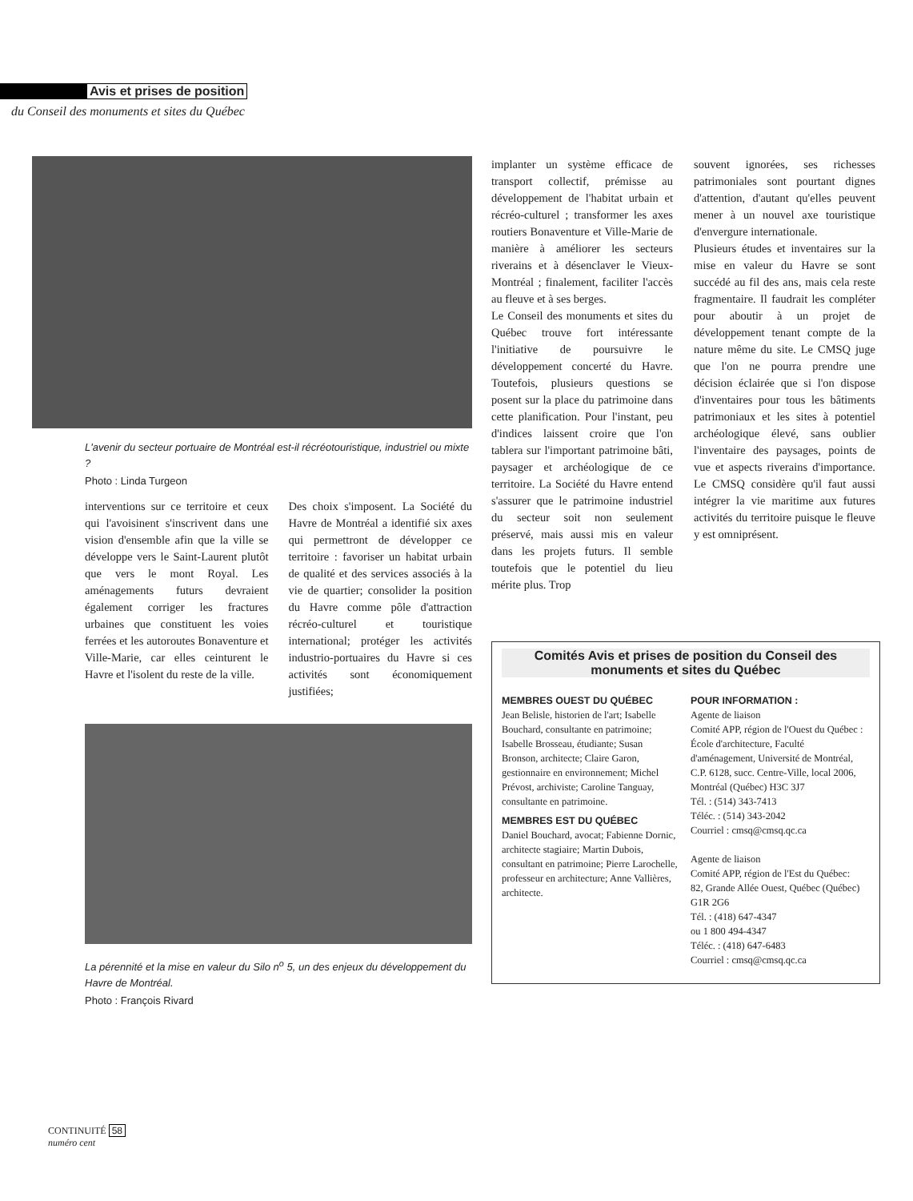Avis et prises de position
du Conseil des monuments et sites du Québec
L'avenir du secteur portuaire de Montréal est-il récréotouristique, industriel ou mixte ?
Photo : Linda Turgeon
interventions sur ce territoire et ceux qui l'avoisinent s'inscrivent dans une vision d'ensemble afin que la ville se développe vers le Saint-Laurent plutôt que vers le mont Royal. Les aménagements futurs devraient également corriger les fractures urbaines que constituent les voies ferrées et les autoroutes Bonaventure et Ville-Marie, car elles ceinturent le Havre et l'isolent du reste de la ville.
Des choix s'imposent. La Société du Havre de Montréal a identifié six axes qui permettront de développer ce territoire : favoriser un habitat urbain de qualité et des services associés à la vie de quartier; consolider la position du Havre comme pôle d'attraction récréo-culturel et touristique international; protéger les activités industrio-portuaires du Havre si ces activités sont économiquement justifiées;
La pérennité et la mise en valeur du Silo n<sup>o</sup> 5, un des enjeux du développement du Havre de Montréal.
Photo : François Rivard
implanter un système efficace de transport collectif, prémisse au développement de l'habitat urbain et récréo-culturel ; transformer les axes routiers Bonaventure et Ville-Marie de manière à améliorer les secteurs riverains et à désenclaver le Vieux-Montréal ; finalement, faciliter l'accès au fleuve et à ses berges.
Le Conseil des monuments et sites du Québec trouve fort intéressante l'initiative de poursuivre le développement concerté du Havre. Toutefois, plusieurs questions se posent sur la place du patrimoine dans cette planification. Pour l'instant, peu d'indices laissent croire que l'on tablera sur l'important patrimoine bâti, paysager et archéologique de ce territoire. La Société du Havre entend s'assurer que le patrimoine industriel du secteur soit non seulement préservé, mais aussi mis en valeur dans les projets futurs. Il semble toutefois que le potentiel du lieu mérite plus. Trop
souvent ignorées, ses richesses patrimoniales sont pourtant dignes d'attention, d'autant qu'elles peuvent mener à un nouvel axe touristique d'envergure internationale.
Plusieurs études et inventaires sur la mise en valeur du Havre se sont succédé au fil des ans, mais cela reste fragmentaire. Il faudrait les compléter pour aboutir à un projet de développement tenant compte de la nature même du site. Le CMSQ juge que l'on ne pourra prendre une décision éclairée que si l'on dispose d'inventaires pour tous les bâtiments patrimoniaux et les sites à potentiel archéologique élevé, sans oublier l'inventaire des paysages, points de vue et aspects riverains d'importance. Le CMSQ considère qu'il faut aussi intégrer la vie maritime aux futures activités du territoire puisque le fleuve y est omniprésent.
Comités Avis et prises de position du Conseil des monuments et sites du Québec
MEMBRES OUEST DU QUÉBEC
Jean Belisle, historien de l'art; Isabelle Bouchard, consultante en patrimoine; Isabelle Brosseau, étudiante; Susan Bronson, architecte; Claire Garon, gestionnaire en environnement; Michel Prévost, archiviste; Caroline Tanguay, consultante en patrimoine.
MEMBRES EST DU QUÉBEC
Daniel Bouchard, avocat; Fabienne Dornic, architecte stagiaire; Martin Dubois, consultant en patrimoine; Pierre Larochelle, professeur en architecture; Anne Vallières, architecte.
POUR INFORMATION :
Agente de liaison
Comité APP, région de l'Ouest du Québec :
École d'architecture, Faculté d'aménagement, Université de Montréal, C.P. 6128, succ. Centre-Ville, local 2006, Montréal (Québec) H3C 3J7
Tél. : (514) 343-7413
Téléc. : (514) 343-2042
Courriel : cmsq@cmsq.qc.ca
Agente de liaison
Comité APP, région de l'Est du Québec:
82, Grande Allée Ouest, Québec (Québec) G1R 2G6
Tél. : (418) 647-4347
ou 1 800 494-4347
Téléc. : (418) 647-6483
Courriel : cmsq@cmsq.qc.ca
CONTINUITÉ 58
numéro cent